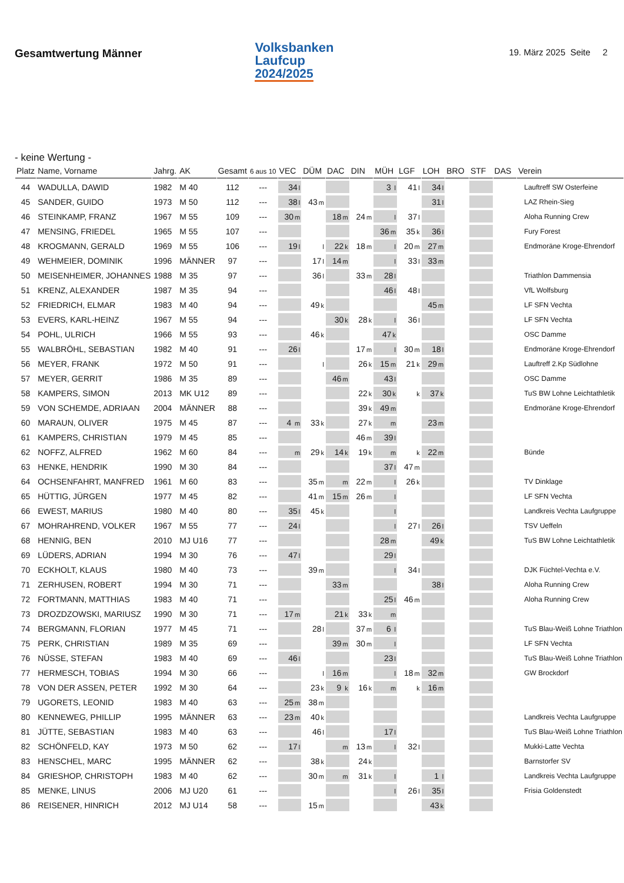Gesamtwertung Männer
Volksbanken
Laufcup
2024/2025
19. März 2025 Seite 2
- keine Wertung -
| Platz | Name, Vorname | Jahrg. | AK | Gesamt | 6 aus 10 | VEC | DÜM | DAC | DIN | MÜH | LGF | LOH | BRO | STF | DAS | Verein |
| --- | --- | --- | --- | --- | --- | --- | --- | --- | --- | --- | --- | --- | --- | --- | --- | --- |
| 44 | WADULLA, DAWID | 1982 | M 40 | 112 | --- | 34 l | | | | 3 l | 41 l | 34 l | | | | Lauftreff SW Osterfeine |
| 45 | SANDER, GUIDO | 1973 | M 50 | 112 | --- | 38 l | 43 m | | | | | 31 l | | | | LAZ Rhein-Sieg |
| 46 | STEINKAMP, FRANZ | 1967 | M 55 | 109 | --- | 30 m | | 18 m | 24 m | l | 37 l | | | | | Aloha Running Crew |
| 47 | MENSING, FRIEDEL | 1965 | M 55 | 107 | --- | | | | | 36 m | 35 k | 36 l | | | | Fury Forest |
| 48 | KROGMANN, GERALD | 1969 | M 55 | 106 | --- | 19 l | l | 22 k | 18 m | l | 20 m | 27 m | | | | Endmoräne Kroge-Ehrendorf |
| 49 | WEHMEIER, DOMINIK | 1996 | MÄNNER | 97 | --- | | 17 l | 14 m | | l | 33 l | 33 m | | | | |
| 50 | MEISENHEIMER, JOHANNES | 1988 | M 35 | 97 | --- | | 36 l | | 33 m | 28 l | | | | | | Triathlon Dammensia |
| 51 | KRENZ, ALEXANDER | 1987 | M 35 | 94 | --- | | | | | 46 l | 48 l | | | | | VfL Wolfsburg |
| 52 | FRIEDRICH, ELMAR | 1983 | M 40 | 94 | --- | | 49 k | | | | | 45 m | | | | LF SFN Vechta |
| 53 | EVERS, KARL-HEINZ | 1967 | M 55 | 94 | --- | | | 30 k | 28 k | l | 36 l | | | | | LF SFN Vechta |
| 54 | POHL, ULRICH | 1966 | M 55 | 93 | --- | | 46 k | | | 47 k | | | | | | OSC Damme |
| 55 | WALBRÖHL, SEBASTIAN | 1982 | M 40 | 91 | --- | 26 l | | | 17 m | l | 30 m | 18 l | | | | Endmoräne Kroge-Ehrendorf |
| 56 | MEYER, FRANK | 1972 | M 50 | 91 | --- | | l | | 26 k | 15 m | 21 k | 29 m | | | | Lauftreff 2.Kp Südlohne |
| 57 | MEYER, GERRIT | 1986 | M 35 | 89 | --- | | | 46 m | | 43 l | | | | | | OSC Damme |
| 58 | KAMPERS, SIMON | 2013 | MK U12 | 89 | --- | | | | 22 k | 30 k | k | 37 k | | | | TuS BW Lohne Leichtathletik |
| 59 | VON SCHEMDE, ADRIAAN | 2004 | MÄNNER | 88 | --- | | | | 39 k | 49 m | | | | | | Endmoräne Kroge-Ehrendorf |
| 60 | MARAUN, OLIVER | 1975 | M 45 | 87 | --- | 4 m | 33 k | | 27 k | m | | 23 m | | | | |
| 61 | KAMPERS, CHRISTIAN | 1979 | M 45 | 85 | --- | | | | 46 m | 39 l | | | | | | |
| 62 | NOFFZ, ALFRED | 1962 | M 60 | 84 | --- | m | 29 k | 14 k | 19 k | m | k | 22 m | | | | Bünde |
| 63 | HENKE, HENDRIK | 1990 | M 30 | 84 | --- | | | | | 37 l | 47 m | | | | | |
| 64 | OCHSENFAHRT, MANFRED | 1961 | M 60 | 83 | --- | | 35 m | m | 22 m | l | 26 k | | | | | TV Dinklage |
| 65 | HÜTTIG, JÜRGEN | 1977 | M 45 | 82 | --- | | 41 m | 15 m | 26 m | l | | | | | | LF SFN Vechta |
| 66 | EWEST, MARIUS | 1980 | M 40 | 80 | --- | 35 l | 45 k | | | l | | | | | | Landkreis Vechta Laufgruppe |
| 67 | MOHRAHREND, VOLKER | 1967 | M 55 | 77 | --- | 24 l | | | | l | 27 l | 26 l | | | | TSV Ueffeln |
| 68 | HENNIG, BEN | 2010 | MJ U16 | 77 | --- | | | | | 28 m | | 49 k | | | | TuS BW Lohne Leichtathletik |
| 69 | LÜDERS, ADRIAN | 1994 | M 30 | 76 | --- | 47 l | | | | 29 l | | | | | | |
| 70 | ECKHOLT, KLAUS | 1980 | M 40 | 73 | --- | | 39 m | | | l | 34 l | | | | | DJK Füchtel-Vechta e.V. |
| 71 | ZERHUSEN, ROBERT | 1994 | M 30 | 71 | --- | | | 33 m | | | | 38 l | | | | Aloha Running Crew |
| 72 | FORTMANN, MATTHIAS | 1983 | M 40 | 71 | --- | | | | | 25 l | 46 m | | | | | Aloha Running Crew |
| 73 | DROZDZOWSKI, MARIUSZ | 1990 | M 30 | 71 | --- | 17 m | | 21 k | 33 k | m | | | | | | |
| 74 | BERGMANN, FLORIAN | 1977 | M 45 | 71 | --- | | 28 l | | 37 m | 6 l | | | | | | TuS Blau-Weiß Lohne Triathlon |
| 75 | PERK, CHRISTIAN | 1989 | M 35 | 69 | --- | | | 39 m | 30 m | l | | | | | | LF SFN Vechta |
| 76 | NÜSSE, STEFAN | 1983 | M 40 | 69 | --- | 46 l | | | | 23 l | | | | | | TuS Blau-Weiß Lohne Triathlon |
| 77 | HERMESCH, TOBIAS | 1994 | M 30 | 66 | --- | | l | 16 m | | l | 18 m | 32 m | | | | GW Brockdorf |
| 78 | VON DER ASSEN, PETER | 1992 | M 30 | 64 | --- | | 23 k | 9 k | 16 k | m | k | 16 m | | | | |
| 79 | UGORETS, LEONID | 1983 | M 40 | 63 | --- | 25 m | 38 m | | | | | | | | | |
| 80 | KENNEWEG, PHILLIP | 1995 | MÄNNER | 63 | --- | 23 m | 40 k | | | | | | | | | Landkreis Vechta Laufgruppe |
| 81 | JÜTTE, SEBASTIAN | 1983 | M 40 | 63 | --- | | 46 l | | | 17 l | | | | | | TuS Blau-Weiß Lohne Triathlon |
| 82 | SCHÖNFELD, KAY | 1973 | M 50 | 62 | --- | 17 l | | m | 13 m | l | 32 l | | | | | Mukki-Latte Vechta |
| 83 | HENSCHEL, MARC | 1995 | MÄNNER | 62 | --- | | 38 k | | 24 k | | | | | | | Barnstorfer SV |
| 84 | GRIESHOP, CHRISTOPH | 1983 | M 40 | 62 | --- | | 30 m | m | 31 k | l | | 1 l | | | | Landkreis Vechta Laufgruppe |
| 85 | MENKE, LINUS | 2006 | MJ U20 | 61 | --- | | | | | l | 26 l | 35 l | | | | Frisia Goldenstedt |
| 86 | REISENER, HINRICH | 2012 | MJ U14 | 58 | --- | | 15 m | | | | | 43 k | | | | |